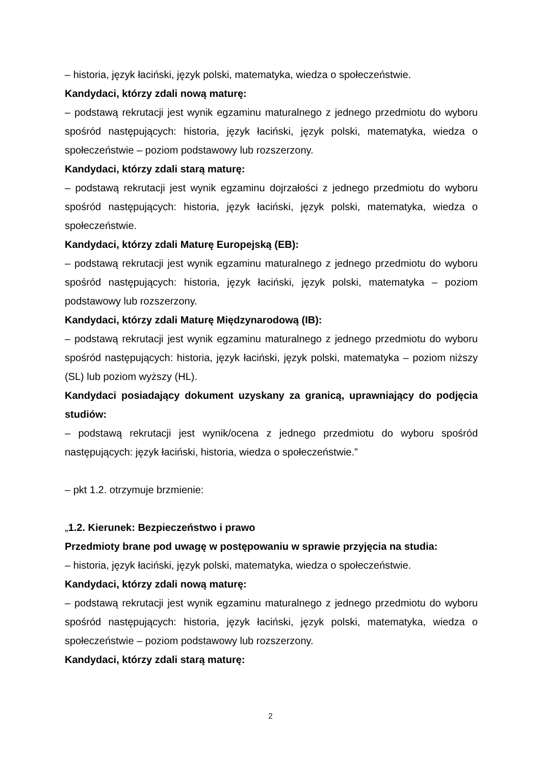– historia, język łaciński, język polski, matematyka, wiedza o społeczeństwie.
Kandydaci, którzy zdali nową maturę:
– podstawą rekrutacji jest wynik egzaminu maturalnego z jednego przedmiotu do wyboru spośród następujących: historia, język łaciński, język polski, matematyka, wiedza o społeczeństwie – poziom podstawowy lub rozszerzony.
Kandydaci, którzy zdali starą maturę:
– podstawą rekrutacji jest wynik egzaminu dojrzałości z jednego przedmiotu do wyboru spośród następujących: historia, język łaciński, język polski, matematyka, wiedza o społeczeństwie.
Kandydaci, którzy zdali Maturę Europejską (EB):
– podstawą rekrutacji jest wynik egzaminu maturalnego z jednego przedmiotu do wyboru spośród następujących: historia, język łaciński, język polski, matematyka – poziom podstawowy lub rozszerzony.
Kandydaci, którzy zdali Maturę Międzynarodową (IB):
– podstawą rekrutacji jest wynik egzaminu maturalnego z jednego przedmiotu do wyboru spośród następujących: historia, język łaciński, język polski, matematyka – poziom niższy (SL) lub poziom wyższy (HL).
Kandydaci posiadający dokument uzyskany za granicą, uprawniający do podjęcia studiów:
– podstawą rekrutacji jest wynik/ocena z jednego przedmiotu do wyboru spośród następujących: język łaciński, historia, wiedza o społeczeństwie.”
– pkt 1.2. otrzymuje brzmienie:
„1.2. Kierunek: Bezpieczeństwo i prawo
Przedmioty brane pod uwagę w postępowaniu w sprawie przyjęcia na studia:
– historia, język łaciński, język polski, matematyka, wiedza o społeczeństwie.
Kandydaci, którzy zdali nową maturę:
– podstawą rekrutacji jest wynik egzaminu maturalnego z jednego przedmiotu do wyboru spośród następujących: historia, język łaciński, język polski, matematyka, wiedza o społeczeństwie – poziom podstawowy lub rozszerzony.
Kandydaci, którzy zdali starą maturę:
2